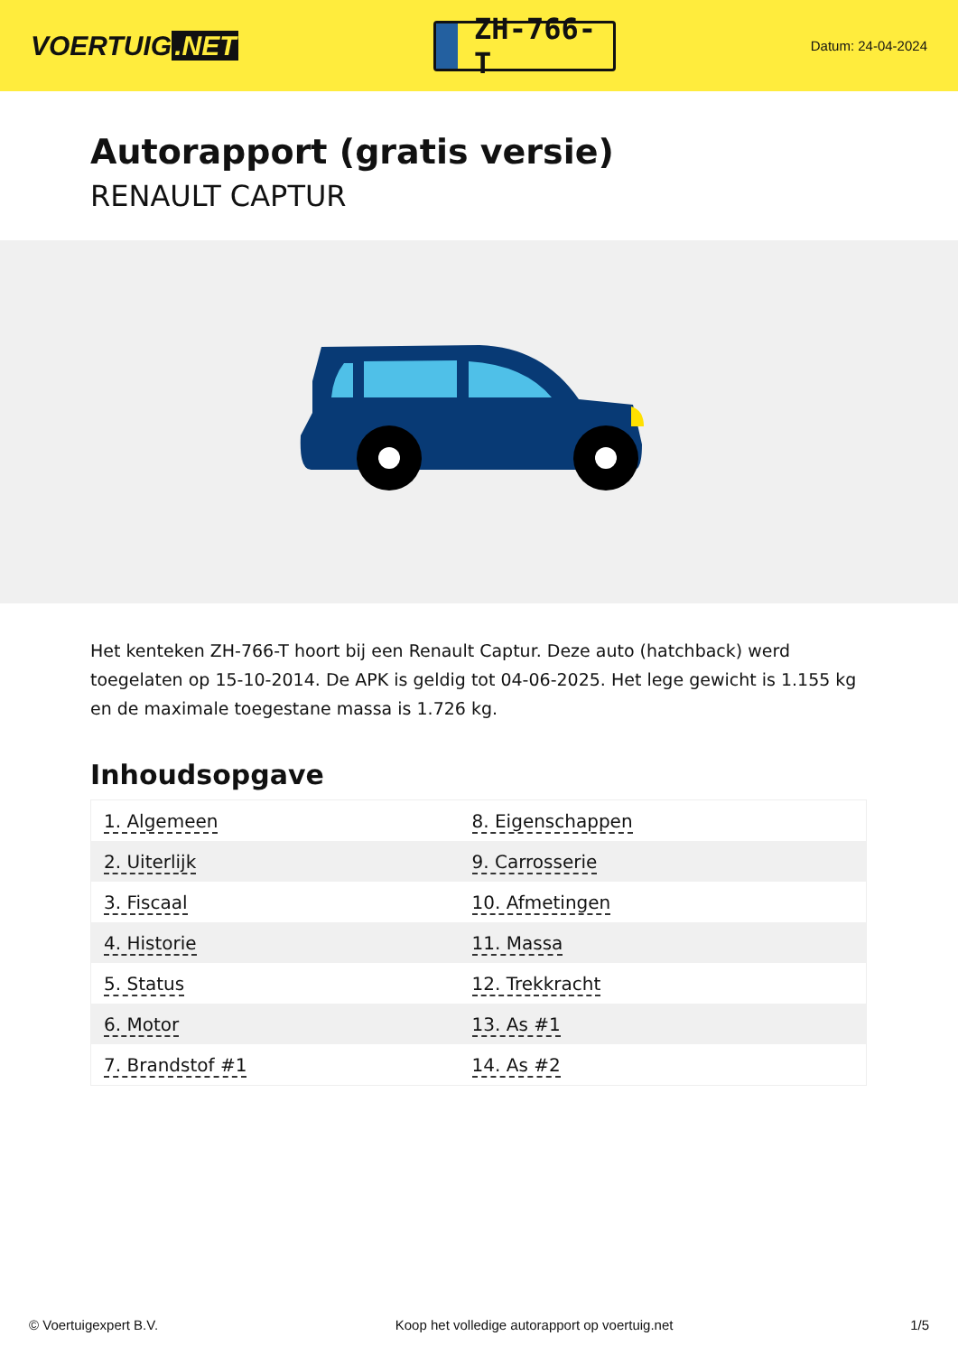VOERTUIG.NET
ZH-766-T
Datum: 24-04-2024
Autorapport (gratis versie)
RENAULT CAPTUR
Het kenteken ZH-766-T hoort bij een Renault Captur. Deze auto (hatchback) werd toegelaten op 15-10-2014. De APK is geldig tot 04-06-2025. Het lege gewicht is 1.155 kg en de maximale toegestane massa is 1.726 kg.
Inhoudsopgave
| 1. Algemeen | 8. Eigenschappen |
| 2. Uiterlijk | 9. Carrosserie |
| 3. Fiscaal | 10. Afmetingen |
| 4. Historie | 11. Massa |
| 5. Status | 12. Trekkracht |
| 6. Motor | 13. As #1 |
| 7. Brandstof #1 | 14. As #2 |
© Voertuigexpert B.V. Koop het volledige autorapport op voertuig.net 1/5